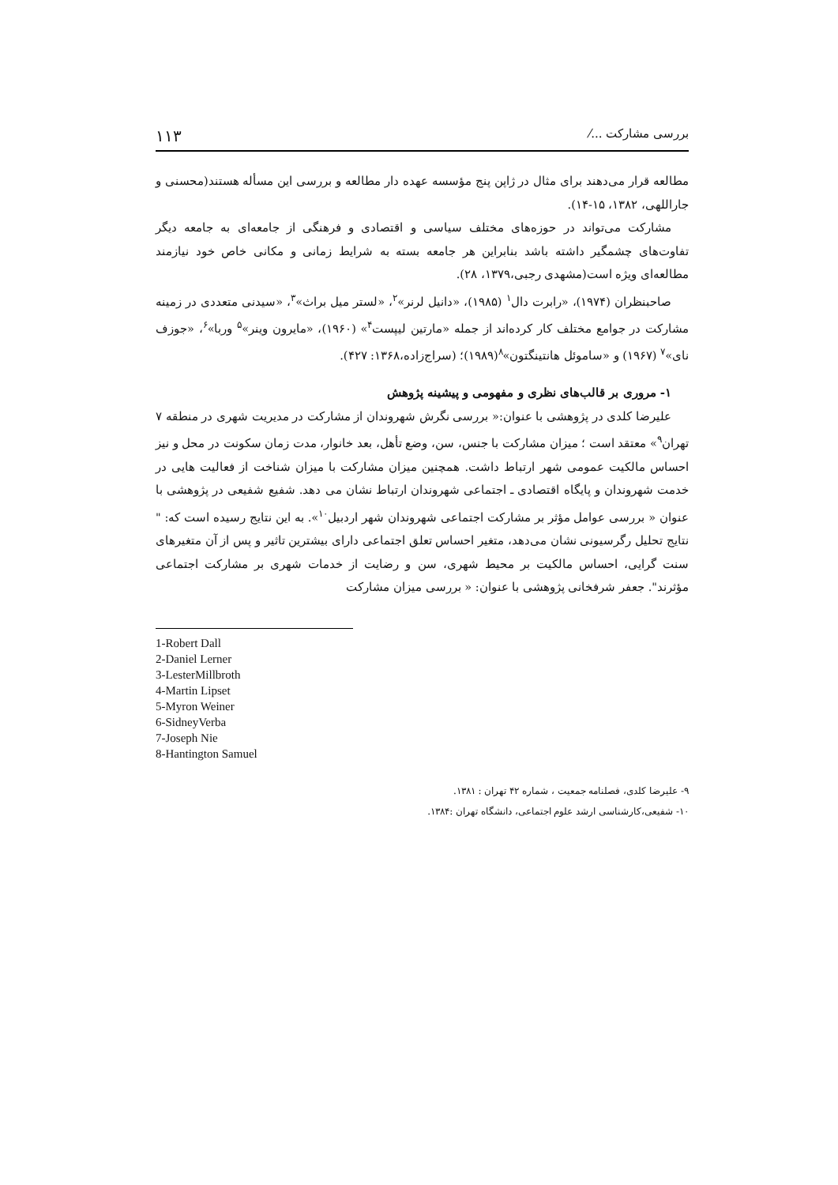بررسی مشارکت ...⁄ ۱۱۳
مطالعه قرار می‌دهند برای مثال در ژاپن پنج مؤسسه عهده دار مطالعه و بررسی این مسأله هستند(محسنی و جاراللهی، ۱۳۸۲، ۱۵-۱۴).
مشارکت می‌تواند در حوزه‌های مختلف سیاسی و اقتصادی و فرهنگی از جامعه‌ای به جامعه دیگر تفاوت‌های چشمگیر داشته باشد بنابراین هر جامعه بسته به شرایط زمانی و مکانی خاص خود نیازمند مطالعه‌ای ویژه است(مشهدی رجبی،۱۳۷۹، ۲۸).
صاحبنظران (۱۹۷۴)، «رابرت دال<sup>۱</sup> (۱۹۸۵)، «دانیل لرنر»<sup>۲</sup>، «لستر میل براث»<sup>۳</sup>، «سیدنی متعددی در زمینه مشارکت در جوامع مختلف کار کرده‌اند از جمله «مارتین لیپست<sup>۴</sup>» (۱۹۶۰)، «مایرون وینر»<sup>۵</sup> وربا»<sup>۶</sup>، «جوزف نای»<sup>۷</sup> (۱۹۶۷) و «ساموئل هانتینگتون»<sup>۸</sup>(۱۹۸۹)؛ (سراج‌زاده،۱۳۶۸: ۴۲۷).
۱- مروری بر قالب‌های نظری و مفهومی و پیشینه پژوهش
علیرضا کلدی در پژوهشی با عنوان:« بررسی نگرش شهروندان از مشارکت در مدیریت شهری در منطقه ۷ تهران<sup>۹</sup>» معتقد است ؛ میزان مشارکت با جنس، سن، وضع تأهل، بعد خانوار، مدت زمان سکونت در محل و نیز احساس مالکیت عمومی شهر ارتباط داشت. همچنین میزان مشارکت با میزان شناخت از فعالیت هایی در خدمت شهروندان و پایگاه اقتصادی ـ اجتماعی شهروندان ارتباط نشان می دهد. شفیع شفیعی در پژوهشی با عنوان « بررسی عوامل مؤثر بر مشارکت اجتماعی شهروندان شهر اردبیل<sup>۱۰</sup>». به این نتایج رسیده است که: " نتایج تحلیل رگرسیونی نشان می‌دهد، متغیر احساس تعلق اجتماعی دارای بیشترین تاثیر و پس از آن متغیرهای سنت گرایی، احساس مالکیت بر محیط شهری، سن و رضایت از خدمات شهری بر مشارکت اجتماعی مؤثرند". جعفر شرفخانی پژوهشی با عنوان: « بررسی میزان مشارکت
1-Robert Dall
2-Daniel Lerner
3-LesterMillbroth
4-Martin Lipset
5-Myron Weiner
6-SidneyVerba
7-Joseph Nie
8-Hantington Samuel
۹- علیرضا کلدی، فصلنامه جمعیت ، شماره ۴۲ تهران : ۱۳۸۱.
۱۰- شفیعی،کارشناسی ارشد علوم اجتماعی، دانشگاه تهران :۱۳۸۴.